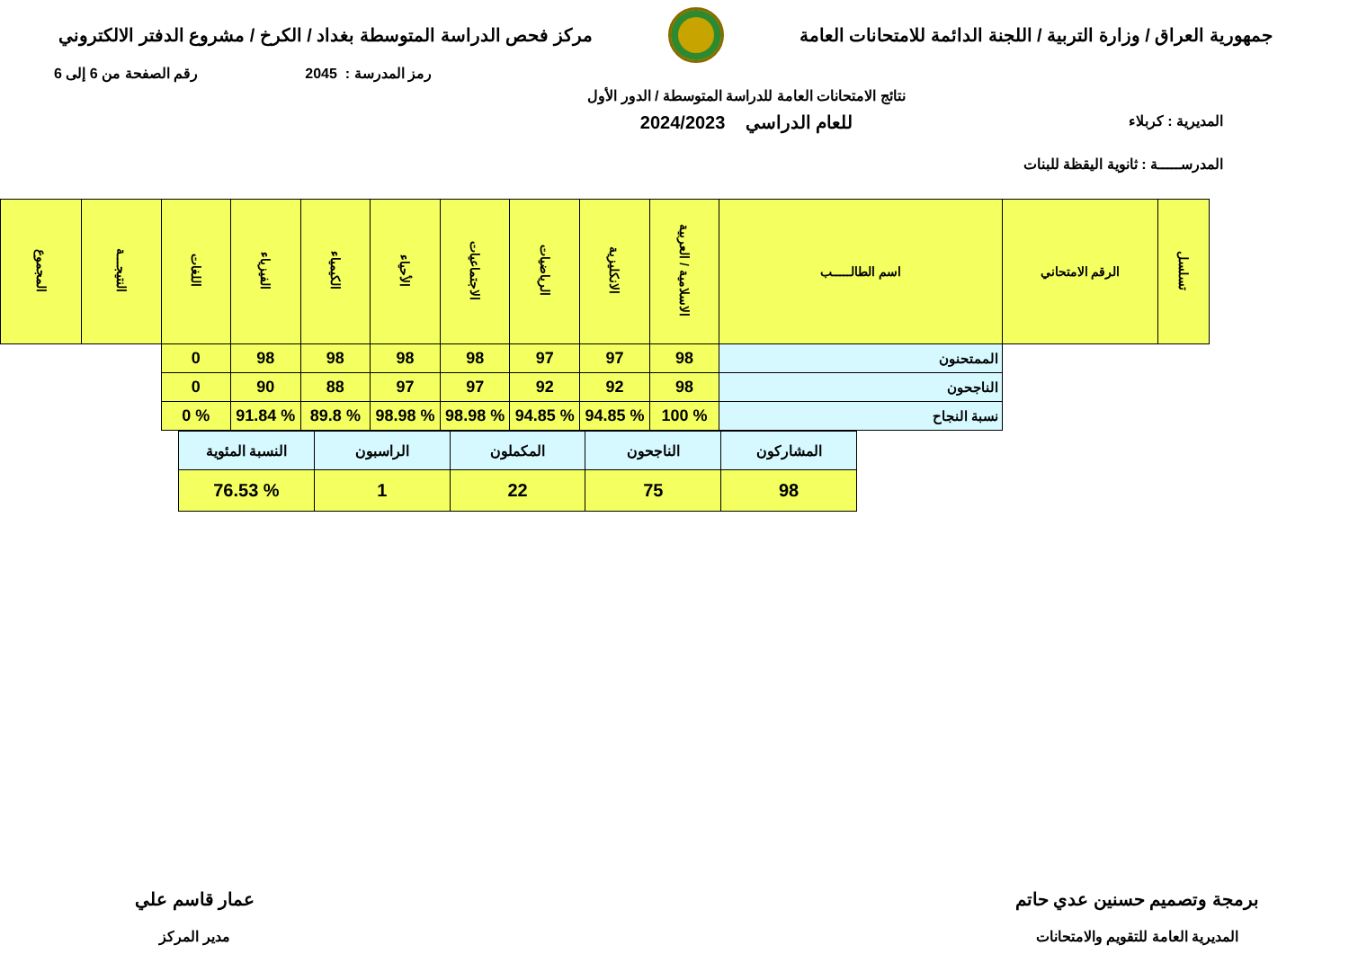جمهورية العراق / وزارة التربية / اللجنة الدائمة للامتحانات العامة مركز فحص الدراسة المتوسطة بغداد / الكرخ / مشروع الدفتر الالكتروني
رمز المدرسة : 2045 رقم الصفحة من 6 إلى 6
المديرية : كربلاء
المدرســـــة : ثانوية اليقظة للبنات
نتائج الامتحانات العامة للدراسة المتوسطة / الدور الأول
للعام الدراسي 2024/2023
| تسلسل | الرقم الامتحاني | اسم الطالـــــب | الاسلامية / العربية | الانكليزية | الرياضيات | الاجتماعيات | الأحياء | الكيمياء | الفيزياء | اللغات | النتيجـــة | المجموع |
| | | الممتحنون | 98 | 97 | 97 | 98 | 98 | 98 | 98 | 0 | | |
| | | الناجحون | 98 | 92 | 92 | 97 | 97 | 88 | 90 | 0 | | |
| | | نسبة النجاح | % 100 | % 94.85 | % 94.85 | % 98.98 | % 98.98 | % 89.8 | % 91.84 | % 0 | | |
| المشاركون | الناجحون | المكملون | الراسبون | النسبة المئوية |
| 98 | 75 | 22 | 1 | % 76.53 |
برمجة وتصميم حسنين عدي حاتم
المديرية العامة للتقويم والامتحانات
عمار قاسم علي
مدير المركز